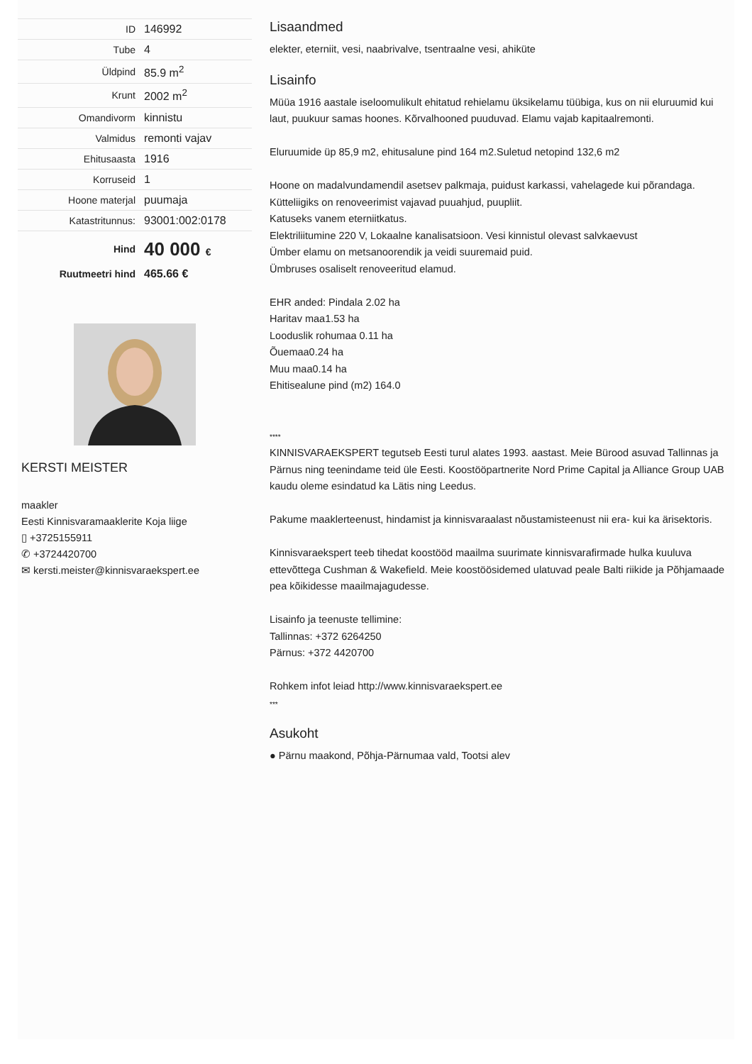| ID | 146992 |
| Tube | 4 |
| Üldpind | 85.9 m<sup>2</sup> |
| Krunt | 2002 m<sup>2</sup> |
| Omandivorm | kinnistu |
| Valmidus | remonti vajav |
| Ehitusaasta | 1916 |
| Korruseid | 1 |
| Hoone materjal | puumaja |
| Katastritunnus: | 93001:002:0178 |
| Hind | 40 000 € |
| Ruutmeetri hind | 465.66 € |
KERSTI MEISTER
maakler
Eesti Kinnisvaramaaklerite Koja liige
▯ +3725155911
✆ +3724420700
✉ kersti.meister@kinnisvaraekspert.ee
Lisaandmed
elekter, eterniit, vesi, naabrivalve, tsentraalne vesi, ahiküte
Lisainfo
Müüa 1916 aastale iseloomulikult ehitatud rehielamu üksikelamu tüübiga, kus on nii eluruumid kui laut, puukuur samas hoones. Kõrvalhooned puuduvad. Elamu vajab kapitaalremonti.
Eluruumide üp 85,9 m2, ehitusalune pind 164 m2.Suletud netopind 132,6 m2
Hoone on madalvundamendil asetsev palkmaja, puidust karkassi, vahelagede kui põrandaga.
Kütteliigiks on renoveerimist vajavad puuahjud, puupliit.
Katuseks vanem eterniitkatus.
Elektriliitumine 220 V, Lokaalne kanalisatsioon. Vesi kinnistul olevast salvkaevust
Ümber elamu on metsanoorendik ja veidi suuremaid puid.
Ümbruses osaliselt renoveeritud elamud.
EHR anded: Pindala 2.02 ha
Haritav maa1.53 ha
Looduslik rohumaa 0.11 ha
Õuemaa0.24 ha
Muu maa0.14 ha
Ehitisealune pind (m2) 164.0
****
KINNISVARAEKSPERT tegutseb Eesti turul alates 1993. aastast. Meie Bürood asuvad Tallinnas ja Pärnus ning teenindame teid üle Eesti. Koostööpartnerite Nord Prime Capital ja Alliance Group UAB kaudu oleme esindatud ka Lätis ning Leedus.
Pakume maaklerteenust, hindamist ja kinnisvaraalast nõustamisteenust nii era- kui ka ärisektoris.
Kinnisvaraekspert teeb tihedat koostööd maailma suurimate kinnisvarafirmade hulka kuuluva ettevõttega Cushman & Wakefield. Meie koostöösidemed ulatuvad peale Balti riikide ja Põhjamaade pea kõikidesse maailmajagudesse.
Lisainfo ja teenuste tellimine:
Tallinnas: +372 6264250
Pärnus: +372 4420700
Rohkem infot leiad http://www.kinnisvaraekspert.ee
***
Asukoht
● Pärnu maakond, Põhja-Pärnumaa vald, Tootsi alev